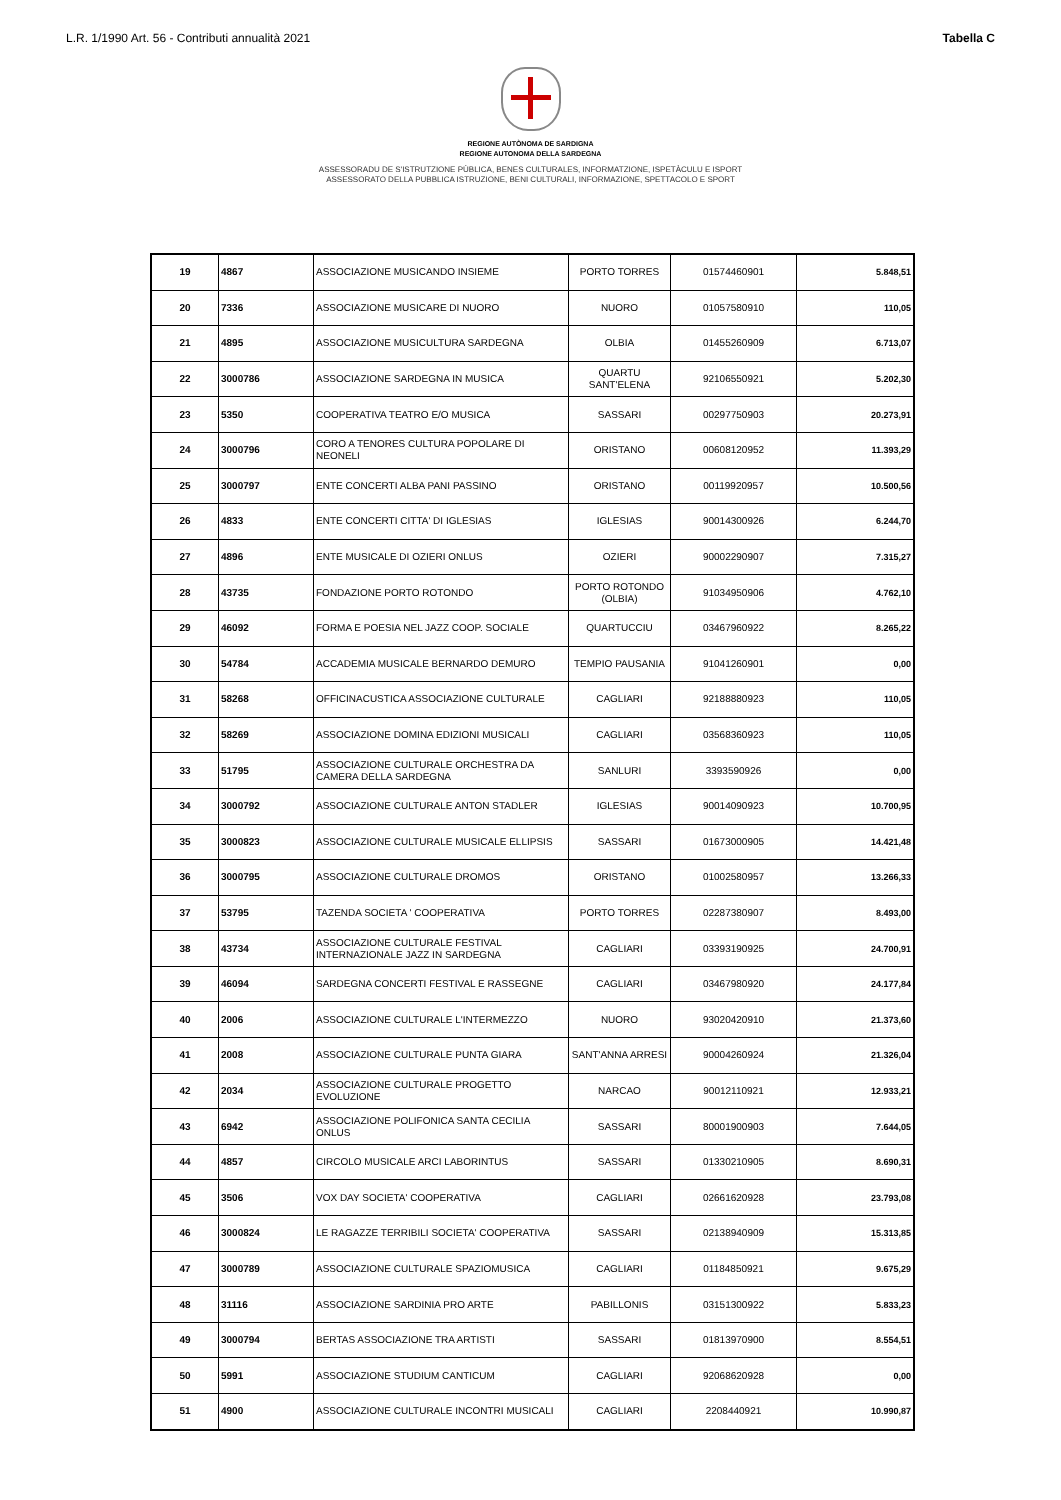L.R. 1/1990 Art. 56 - Contributi annualità 2021 Tabella C
REGIONE AUTÒNOMA DE SARDIGNA
REGIONE AUTONOMA DELLA SARDEGNA
ASSESSORADU DE S'ISTRUTZIONE PÙBLICA, BENES CULTURALES, INFORMATZIONE, ISPETÀCULU E ISPORT
ASSESSORATO DELLA PUBBLICA ISTRUZIONE, BENI CULTURALI, INFORMAZIONE, SPETTACOLO E SPORT
| 19 | 4867 | ASSOCIAZIONE MUSICANDO INSIEME | PORTO TORRES | 01574460901 | 5.848,51 |
| 20 | 7336 | ASSOCIAZIONE MUSICARE DI NUORO | NUORO | 01057580910 | 110,05 |
| 21 | 4895 | ASSOCIAZIONE MUSICULTURA SARDEGNA | OLBIA | 01455260909 | 6.713,07 |
| 22 | 3000786 | ASSOCIAZIONE SARDEGNA IN MUSICA | QUARTU SANT'ELENA | 92106550921 | 5.202,30 |
| 23 | 5350 | COOPERATIVA TEATRO E/O MUSICA | SASSARI | 00297750903 | 20.273,91 |
| 24 | 3000796 | CORO A TENORES CULTURA POPOLARE DI NEONELI | ORISTANO | 00608120952 | 11.393,29 |
| 25 | 3000797 | ENTE CONCERTI ALBA PANI PASSINO | ORISTANO | 00119920957 | 10.500,56 |
| 26 | 4833 | ENTE CONCERTI CITTA' DI IGLESIAS | IGLESIAS | 90014300926 | 6.244,70 |
| 27 | 4896 | ENTE MUSICALE DI OZIERI ONLUS | OZIERI | 90002290907 | 7.315,27 |
| 28 | 43735 | FONDAZIONE PORTO ROTONDO | PORTO ROTONDO (OLBIA) | 91034950906 | 4.762,10 |
| 29 | 46092 | FORMA E POESIA NEL JAZZ COOP. SOCIALE | QUARTUCCIU | 03467960922 | 8.265,22 |
| 30 | 54784 | ACCADEMIA MUSICALE BERNARDO DEMURO | TEMPIO PAUSANIA | 91041260901 | 0,00 |
| 31 | 58268 | OFFICINACUSTICA ASSOCIAZIONE CULTURALE | CAGLIARI | 92188880923 | 110,05 |
| 32 | 58269 | ASSOCIAZIONE DOMINA EDIZIONI MUSICALI | CAGLIARI | 03568360923 | 110,05 |
| 33 | 51795 | ASSOCIAZIONE CULTURALE ORCHESTRA DA CAMERA DELLA SARDEGNA | SANLURI | 3393590926 | 0,00 |
| 34 | 3000792 | ASSOCIAZIONE CULTURALE ANTON STADLER | IGLESIAS | 90014090923 | 10.700,95 |
| 35 | 3000823 | ASSOCIAZIONE CULTURALE MUSICALE ELLIPSIS | SASSARI | 01673000905 | 14.421,48 |
| 36 | 3000795 | ASSOCIAZIONE CULTURALE DROMOS | ORISTANO | 01002580957 | 13.266,33 |
| 37 | 53795 | TAZENDA SOCIETA ' COOPERATIVA | PORTO TORRES | 02287380907 | 8.493,00 |
| 38 | 43734 | ASSOCIAZIONE CULTURALE FESTIVAL INTERNAZIONALE JAZZ IN SARDEGNA | CAGLIARI | 03393190925 | 24.700,91 |
| 39 | 46094 | SARDEGNA CONCERTI FESTIVAL E RASSEGNE | CAGLIARI | 03467980920 | 24.177,84 |
| 40 | 2006 | ASSOCIAZIONE CULTURALE L'INTERMEZZO | NUORO | 93020420910 | 21.373,60 |
| 41 | 2008 | ASSOCIAZIONE CULTURALE PUNTA GIARA | SANT'ANNA ARRESI | 90004260924 | 21.326,04 |
| 42 | 2034 | ASSOCIAZIONE CULTURALE PROGETTO EVOLUZIONE | NARCAO | 90012110921 | 12.933,21 |
| 43 | 6942 | ASSOCIAZIONE POLIFONICA SANTA CECILIA ONLUS | SASSARI | 80001900903 | 7.644,05 |
| 44 | 4857 | CIRCOLO MUSICALE ARCI LABORINTUS | SASSARI | 01330210905 | 8.690,31 |
| 45 | 3506 | VOX DAY SOCIETA' COOPERATIVA | CAGLIARI | 02661620928 | 23.793,08 |
| 46 | 3000824 | LE RAGAZZE TERRIBILI SOCIETA' COOPERATIVA | SASSARI | 02138940909 | 15.313,85 |
| 47 | 3000789 | ASSOCIAZIONE CULTURALE SPAZIOMUSICA | CAGLIARI | 01184850921 | 9.675,29 |
| 48 | 31116 | ASSOCIAZIONE SARDINIA PRO ARTE | PABILLONIS | 03151300922 | 5.833,23 |
| 49 | 3000794 | BERTAS ASSOCIAZIONE TRA ARTISTI | SASSARI | 01813970900 | 8.554,51 |
| 50 | 5991 | ASSOCIAZIONE STUDIUM CANTICUM | CAGLIARI | 92068620928 | 0,00 |
| 51 | 4900 | ASSOCIAZIONE CULTURALE INCONTRI MUSICALI | CAGLIARI | 2208440921 | 10.990,87 |